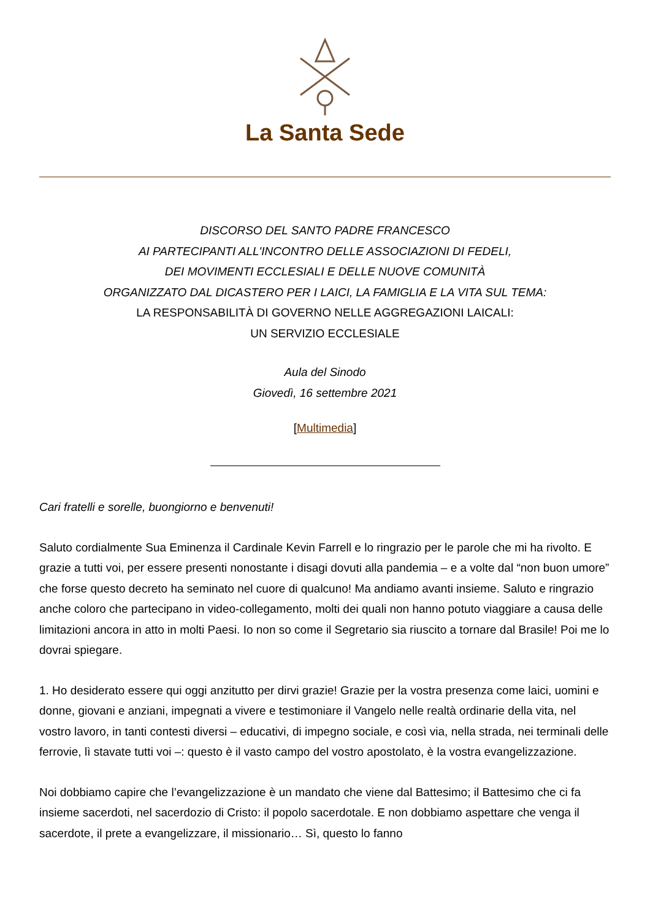La Santa Sede
DISCORSO DEL SANTO PADRE FRANCESCO
AI PARTECIPANTI ALL'INCONTRO DELLE ASSOCIAZIONI DI FEDELI,
DEI MOVIMENTI ECCLESIALI E DELLE NUOVE COMUNITÀ
ORGANIZZATO DAL DICASTERO PER I LAICI, LA FAMIGLIA E LA VITA SUL TEMA:
LA RESPONSABILITÀ DI GOVERNO NELLE AGGREGAZIONI LAICALI:
UN SERVIZIO ECCLESIALE
Aula del Sinodo
Giovedì, 16 settembre 2021
[Multimedia]
Cari fratelli e sorelle, buongiorno e benvenuti!
Saluto cordialmente Sua Eminenza il Cardinale Kevin Farrell e lo ringrazio per le parole che mi ha rivolto. E grazie a tutti voi, per essere presenti nonostante i disagi dovuti alla pandemia – e a volte dal “non buon umore” che forse questo decreto ha seminato nel cuore di qualcuno! Ma andiamo avanti insieme. Saluto e ringrazio anche coloro che partecipano in video-collegamento, molti dei quali non hanno potuto viaggiare a causa delle limitazioni ancora in atto in molti Paesi. Io non so come il Segretario sia riuscito a tornare dal Brasile! Poi me lo dovrai spiegare.
1. Ho desiderato essere qui oggi anzitutto per dirvi grazie! Grazie per la vostra presenza come laici, uomini e donne, giovani e anziani, impegnati a vivere e testimoniare il Vangelo nelle realtà ordinarie della vita, nel vostro lavoro, in tanti contesti diversi – educativi, di impegno sociale, e così via, nella strada, nei terminali delle ferrovie, lì stavate tutti voi –: questo è il vasto campo del vostro apostolato, è la vostra evangelizzazione.
Noi dobbiamo capire che l’evangelizzazione è un mandato che viene dal Battesimo; il Battesimo che ci fa insieme sacerdoti, nel sacerdozio di Cristo: il popolo sacerdotale. E non dobbiamo aspettare che venga il sacerdote, il prete a evangelizzare, il missionario… Sì, questo lo fanno